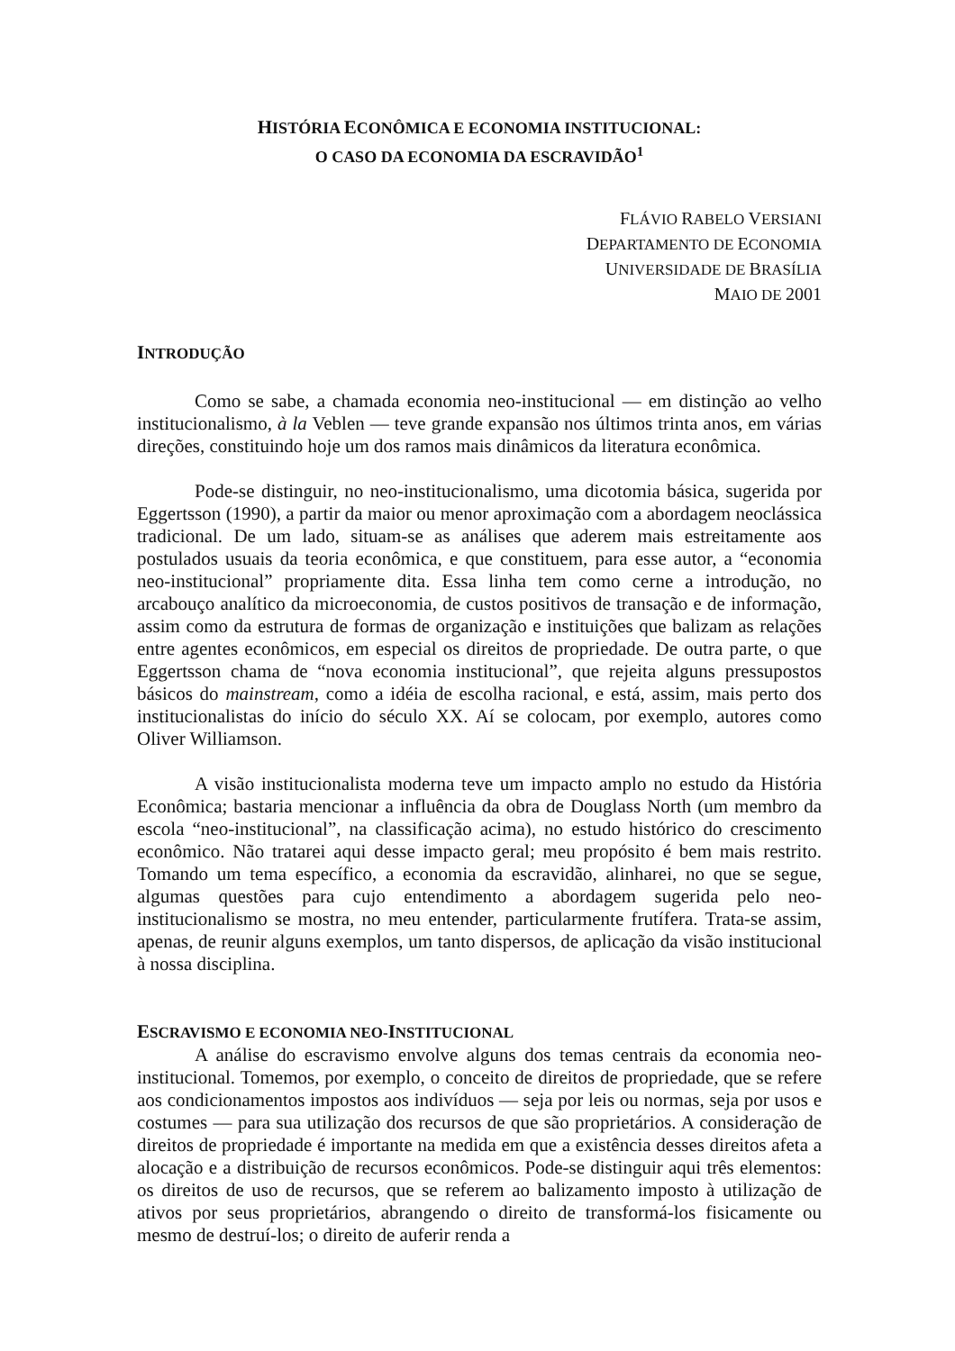HISTÓRIA ECONÔMICA E ECONOMIA INSTITUCIONAL:
O CASO DA ECONOMIA DA ESCRAVIDÃO<sup>1</sup>
FLÁVIO RABELO VERSIANI
DEPARTAMENTO DE ECONOMIA
UNIVERSIDADE DE BRASÍLIA
MAIO DE 2001
INTRODUÇÃO
Como se sabe, a chamada economia neo-institucional — em distinção ao velho institucionalismo, à la Veblen — teve grande expansão nos últimos trinta anos, em várias direções, constituindo hoje um dos ramos mais dinâmicos da literatura econômica.
Pode-se distinguir, no neo-institucionalismo, uma dicotomia básica, sugerida por Eggertsson (1990), a partir da maior ou menor aproximação com a abordagem neoclássica tradicional. De um lado, situam-se as análises que aderem mais estreitamente aos postulados usuais da teoria econômica, e que constituem, para esse autor, a “economia neo-institucional” propriamente dita. Essa linha tem como cerne a introdução, no arcabouço analítico da microeconomia, de custos positivos de transação e de informação, assim como da estrutura de formas de organização e instituições que balizam as relações entre agentes econômicos, em especial os direitos de propriedade. De outra parte, o que Eggertsson chama de “nova economia institucional”, que rejeita alguns pressupostos básicos do mainstream, como a idéia de escolha racional, e está, assim, mais perto dos institucionalistas do início do século XX. Aí se colocam, por exemplo, autores como Oliver Williamson.
A visão institucionalista moderna teve um impacto amplo no estudo da História Econômica; bastaria mencionar a influência da obra de Douglass North (um membro da escola “neo-institucional”, na classificação acima), no estudo histórico do crescimento econômico. Não tratarei aqui desse impacto geral; meu propósito é bem mais restrito. Tomando um tema específico, a economia da escravidão, alinharei, no que se segue, algumas questões para cujo entendimento a abordagem sugerida pelo neo-institucionalismo se mostra, no meu entender, particularmente frutífera. Trata-se assim, apenas, de reunir alguns exemplos, um tanto dispersos, de aplicação da visão institucional à nossa disciplina.
ESCRAVISMO E ECONOMIA NEO-INSTITUCIONAL
A análise do escravismo envolve alguns dos temas centrais da economia neo-institucional. Tomemos, por exemplo, o conceito de direitos de propriedade, que se refere aos condicionamentos impostos aos indivíduos — seja por leis ou normas, seja por usos e costumes — para sua utilização dos recursos de que são proprietários. A consideração de direitos de propriedade é importante na medida em que a existência desses direitos afeta a alocação e a distribuição de recursos econômicos. Pode-se distinguir aqui três elementos: os direitos de uso de recursos, que se referem ao balizamento imposto à utilização de ativos por seus proprietários, abrangendo o direito de transformá-los fisicamente ou mesmo de destruí-los; o direito de auferir renda a